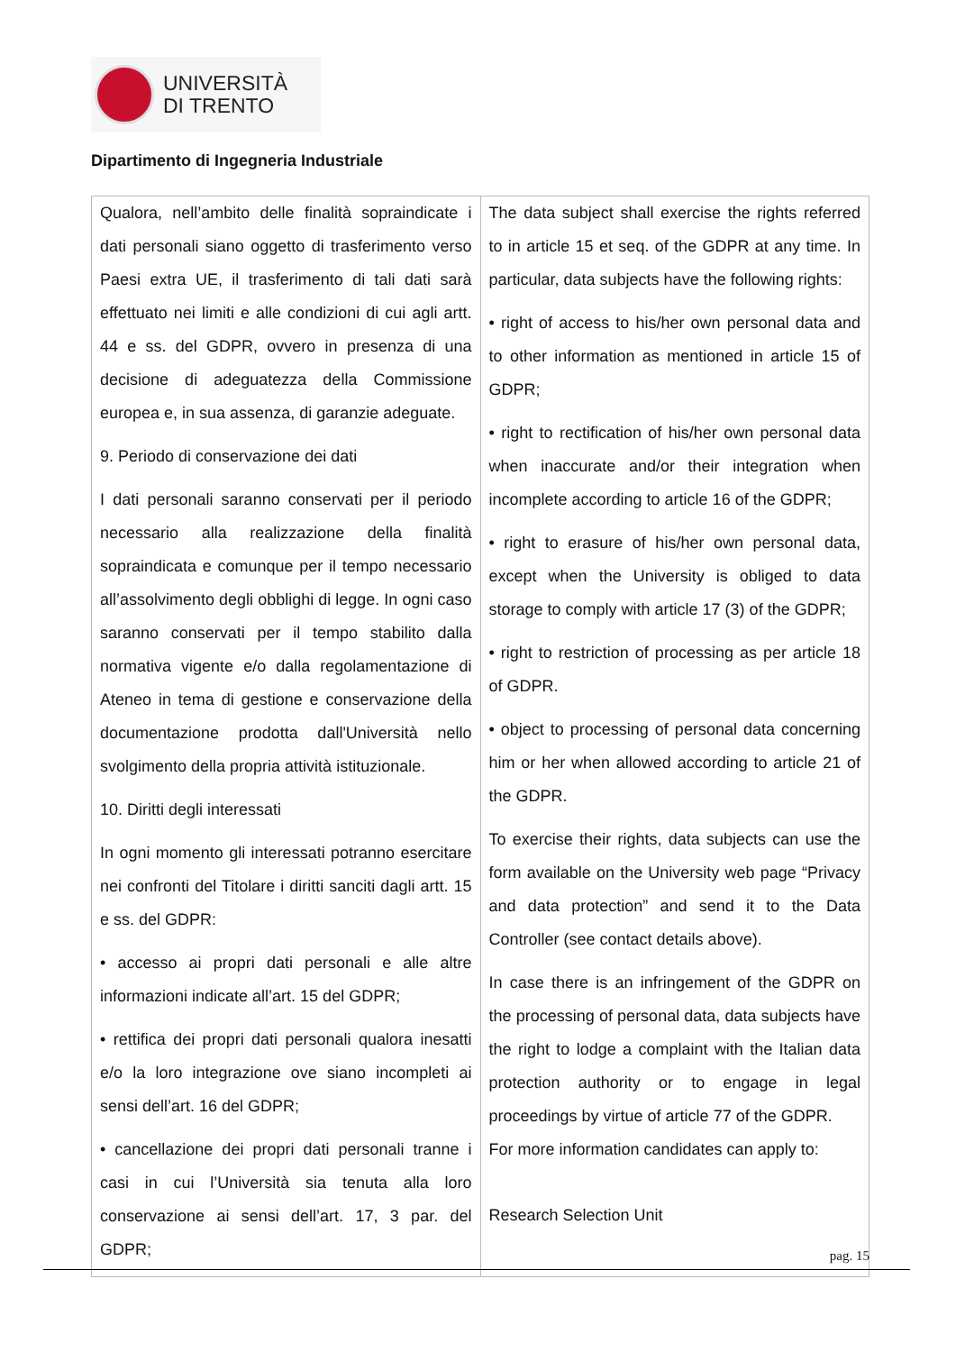UNIVERSITÀ
DI TRENTO
Dipartimento di Ingegneria Industriale
| Qualora, nell’ambito delle finalità sopraindicate i dati personali siano oggetto di trasferimento verso Paesi extra UE, il trasferimento di tali dati sarà effettuato nei limiti e alle condizioni di cui agli artt. 44 e ss. del GDPR, ovvero in presenza di una decisione di adeguatezza della Commissione europea e, in sua assenza, di garanzie adeguate. 9. Periodo di conservazione dei dati I dati personali saranno conservati per il periodo necessario alla realizzazione della finalità sopraindicata e comunque per il tempo necessario all’assolvimento degli obblighi di legge. In ogni caso saranno conservati per il tempo stabilito dalla normativa vigente e/o dalla regolamentazione di Ateneo in tema di gestione e conservazione della documentazione prodotta dall'Università nello svolgimento della propria attività istituzionale. 10. Diritti degli interessati In ogni momento gli interessati potranno esercitare nei confronti del Titolare i diritti sanciti dagli artt. 15 e ss. del GDPR: • accesso ai propri dati personali e alle altre informazioni indicate all’art. 15 del GDPR; • rettifica dei propri dati personali qualora inesatti e/o la loro integrazione ove siano incompleti ai sensi dell’art. 16 del GDPR; • cancellazione dei propri dati personali tranne i casi in cui l’Università sia tenuta alla loro conservazione ai sensi dell’art. 17, 3 par. del GDPR; | The data subject shall exercise the rights referred to in article 15 et seq. of the GDPR at any time. In particular, data subjects have the following rights: • right of access to his/her own personal data and to other information as mentioned in article 15 of GDPR; • right to rectification of his/her own personal data when inaccurate and/or their integration when incomplete according to article 16 of the GDPR; • right to erasure of his/her own personal data, except when the University is obliged to data storage to comply with article 17 (3) of the GDPR; • right to restriction of processing as per article 18 of GDPR. • object to processing of personal data concerning him or her when allowed according to article 21 of the GDPR. To exercise their rights, data subjects can use the form available on the University web page “Privacy and data protection” and send it to the Data Controller (see contact details above). In case there is an infringement of the GDPR on the processing of personal data, data subjects have the right to lodge a complaint with the Italian data protection authority or to engage in legal proceedings by virtue of article 77 of the GDPR. For more information candidates can apply to: Research Selection Unit |
pag. 15